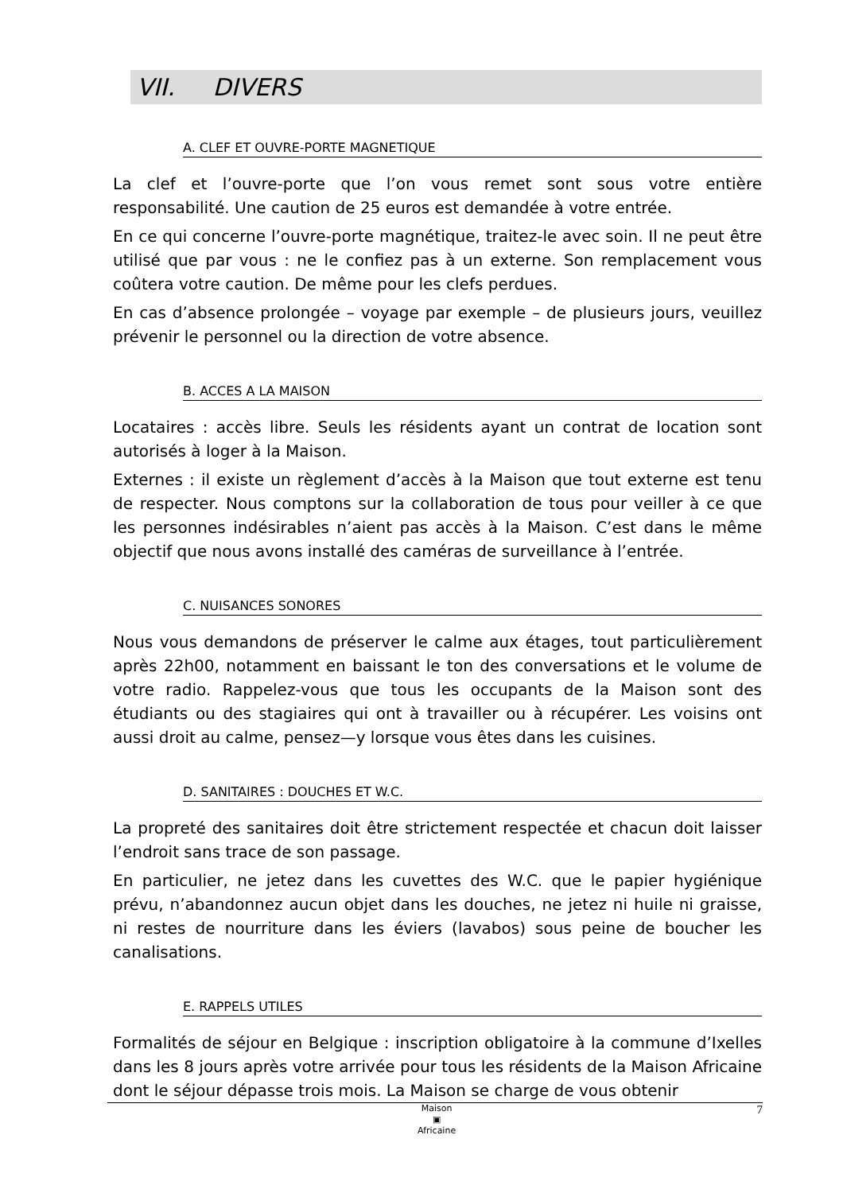VII. DIVERS
A. CLEF ET OUVRE-PORTE MAGNETIQUE
La clef et l’ouvre-porte que l’on vous remet sont sous votre entière responsabilité. Une caution de 25 euros est demandée à votre entrée.
En ce qui concerne l’ouvre-porte magnétique, traitez-le avec soin. Il ne peut être utilisé que par vous : ne le confiez pas à un externe. Son remplacement vous coûtera votre caution. De même pour les clefs perdues.
En cas d’absence prolongée – voyage par exemple – de plusieurs jours, veuillez prévenir le personnel ou la direction de votre absence.
B. ACCES A LA MAISON
Locataires : accès libre. Seuls les résidents ayant un contrat de location sont autorisés à loger à la Maison.
Externes : il existe un règlement d’accès à la Maison que tout externe est tenu de respecter. Nous comptons sur la collaboration de tous pour veiller à ce que les personnes indésirables n’aient pas accès à la Maison. C’est dans le même objectif que nous avons installé des caméras de surveillance à l’entrée.
C. NUISANCES SONORES
Nous vous demandons de préserver le calme aux étages, tout particulièrement après 22h00, notamment en baissant le ton des conversations et le volume de votre radio. Rappelez-vous que tous les occupants de la Maison sont des étudiants ou des stagiaires qui ont à travailler ou à récupérer. Les voisins ont aussi droit au calme, pensez—y lorsque vous êtes dans les cuisines.
D. SANITAIRES : DOUCHES ET W.C.
La propreté des sanitaires doit être strictement respectée et chacun doit laisser l’endroit sans trace de son passage.
En particulier, ne jetez dans les cuvettes des W.C. que le papier hygiénique prévu, n’abandonnez aucun objet dans les douches, ne jetez ni huile ni graisse, ni restes de nourriture dans les éviers (lavabos) sous peine de boucher les canalisations.
E. RAPPELS UTILES
Formalités de séjour en Belgique : inscription obligatoire à la commune d’Ixelles dans les 8 jours après votre arrivée pour tous les résidents de la Maison Africaine dont le séjour dépasse trois mois. La Maison se charge de vous obtenir
Maison
▣
Africaine
7